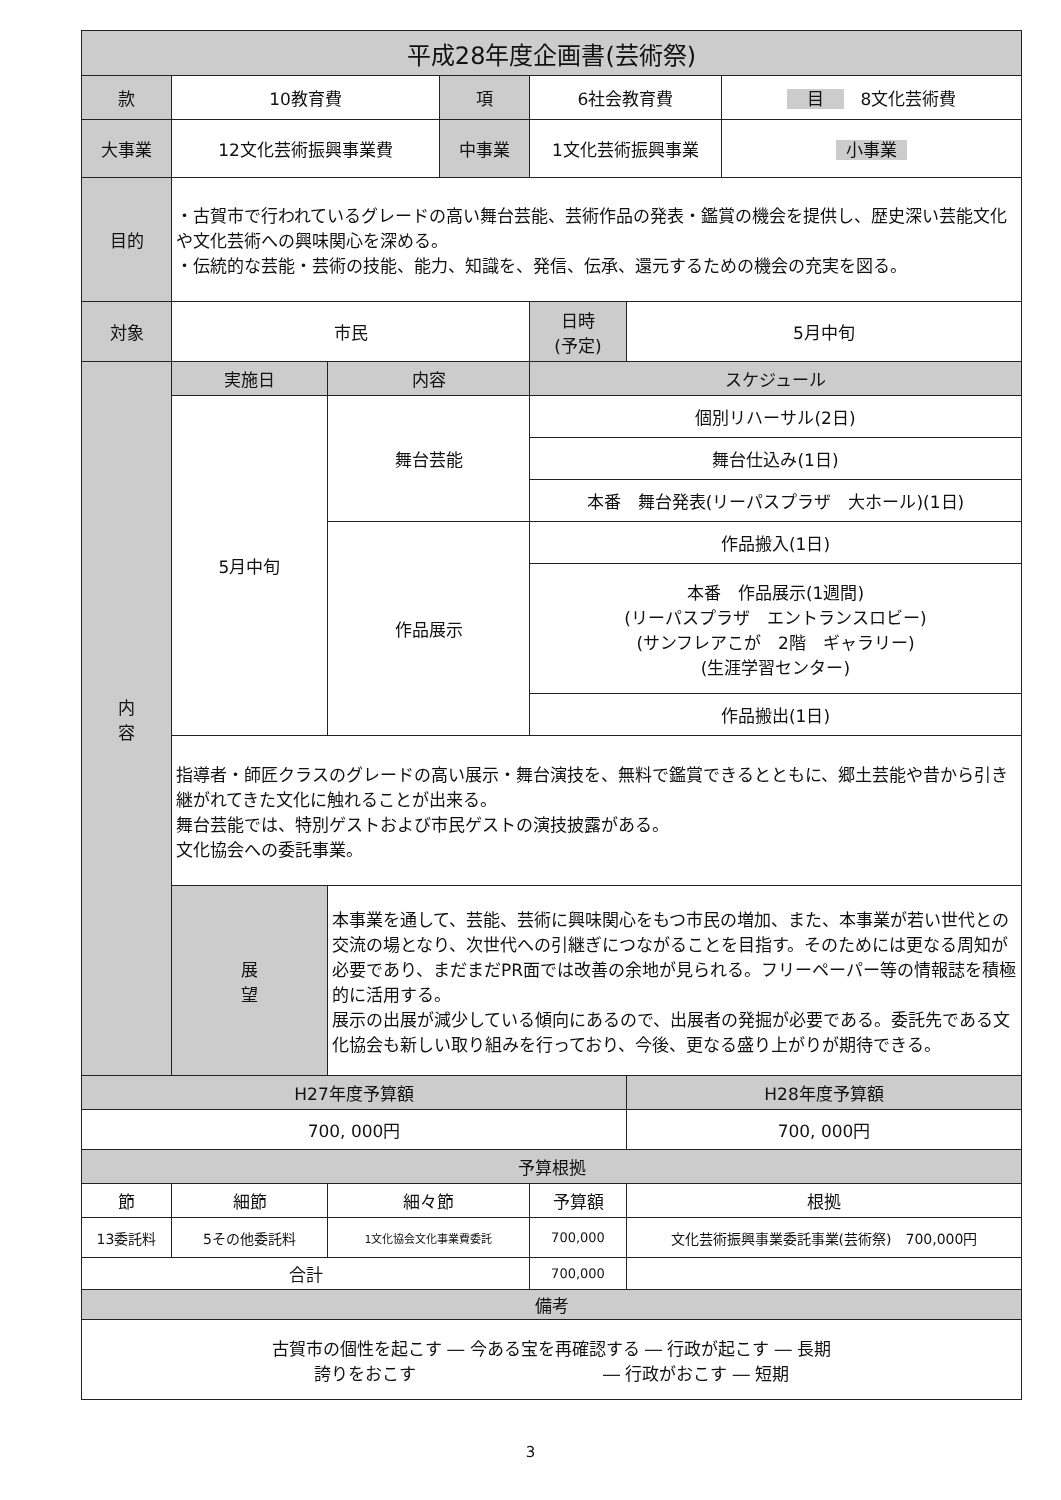| 平成28年度企画書(芸術祭) | | | | | | |
| --- | --- | --- | --- | --- | --- | --- |
| 款 | 10教育費 | | 項 | 6社会教育費 | | 目 8文化芸術費 |
| 大事業 | 12文化芸術振興事業費 | | 中事業 | 1文化芸術振興事業 | | 小事業 |
| 目的 | ・古賀市で行われているグレードの高い舞台芸能、芸術作品の発表・鑑賞の機会を提供し、歴史深い芸能文化や文化芸術への興味関心を深める。 ・伝統的な芸能・芸術の技能、能力、知識を、発信、伝承、還元するための機会の充実を図る。 | | | | | |
| 対象 | 市民 | | | 日時 (予定) | 5月中旬 | |
| 内 容 | 実施日 | 内容 | | スケジュール | | |
| | 5月中旬 | 舞台芸能 | | 個別リハーサル(2日) | | |
| | | | | 舞台仕込み(1日) | | |
| | | | | 本番 舞台発表(リーパスプラザ 大ホール)(1日) | | |
| | | 作品展示 | | 作品搬入(1日) | | |
| | | | | 本番 作品展示(1週間) (リーパスプラザ エントランスロビー) (サンフレアこが 2階 ギャラリー) (生涯学習センター) | | |
| | | | | 作品搬出(1日) | | |
| | 指導者・師匠クラスのグレードの高い展示・舞台演技を、無料で鑑賞できるとともに、郷土芸能や昔から引き継がれてきた文化に触れることが出来る。 舞台芸能では、特別ゲストおよび市民ゲストの演技披露がある。 文化協会への委託事業。 | | | | | |
| | 展 望 | 本事業を通して、芸能、芸術に興味関心をもつ市民の増加、また、本事業が若い世代との交流の場となり、次世代への引継ぎにつながることを目指す。そのためには更なる周知が必要であり、まだまだPR面では改善の余地が見られる。フリーペーパー等の情報誌を積極的に活用する。 展示の出展が減少している傾向にあるので、出展者の発掘が必要である。委託先である文化協会も新しい取り組みを行っており、今後、更なる盛り上がりが期待できる。 | | | | |
| H27年度予算額 | | | | | H28年度予算額 | |
| 700, 000円 | | | | | 700, 000円 | |
| 予算根拠 | | | | | | |
| 節 | 細節 | 細々節 | | 予算額 | 根拠 | |
| 13委託料 | 5その他委託料 | 1文化協会文化事業費委託 | | 700,000 | 文化芸術振興事業委託事業(芸術祭) 700,000円 | |
| 合計 | | | | 700,000 | | |
| 備考 | | | | | | |
| 古賀市の個性を起こす ― 今ある宝を再確認する ― 行政が起こす ― 長期 誇りをおこす ― 行政がおこす ― 短期 | | | | | | |
3